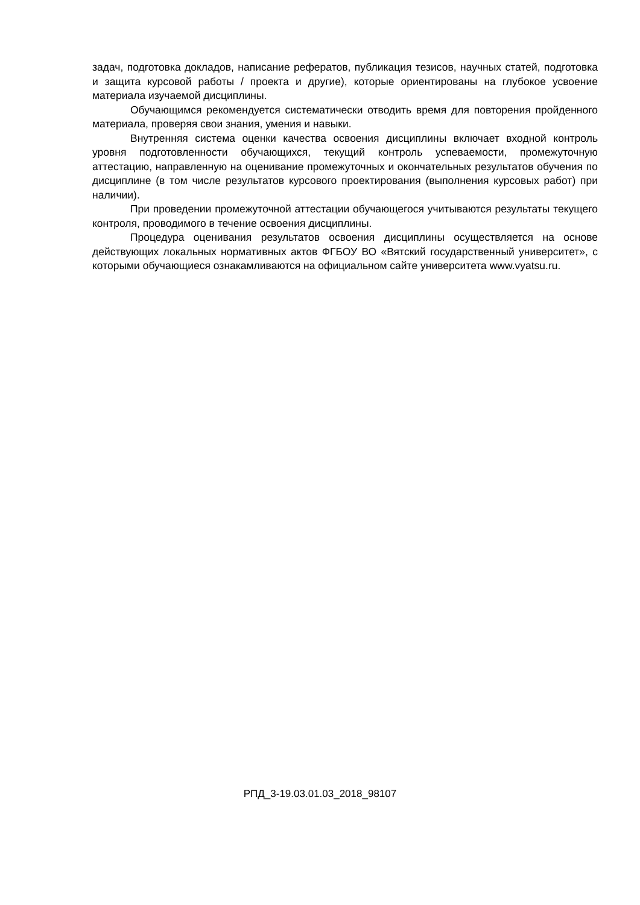задач, подготовка докладов, написание рефератов, публикация тезисов, научных статей, подготовка и защита курсовой работы / проекта и другие), которые ориентированы на глубокое усвоение материала изучаемой дисциплины.
Обучающимся рекомендуется систематически отводить время для повторения пройденного материала, проверяя свои знания, умения и навыки.
Внутренняя система оценки качества освоения дисциплины включает входной контроль уровня подготовленности обучающихся, текущий контроль успеваемости, промежуточную аттестацию, направленную на оценивание промежуточных и окончательных результатов обучения по дисциплине (в том числе результатов курсового проектирования (выполнения курсовых работ) при наличии).
При проведении промежуточной аттестации обучающегося учитываются результаты текущего контроля, проводимого в течение освоения дисциплины.
Процедура оценивания результатов освоения дисциплины осуществляется на основе действующих локальных нормативных актов ФГБОУ ВО «Вятский государственный университет», с которыми обучающиеся ознакамливаются на официальном сайте университета www.vyatsu.ru.
РПД_3-19.03.01.03_2018_98107